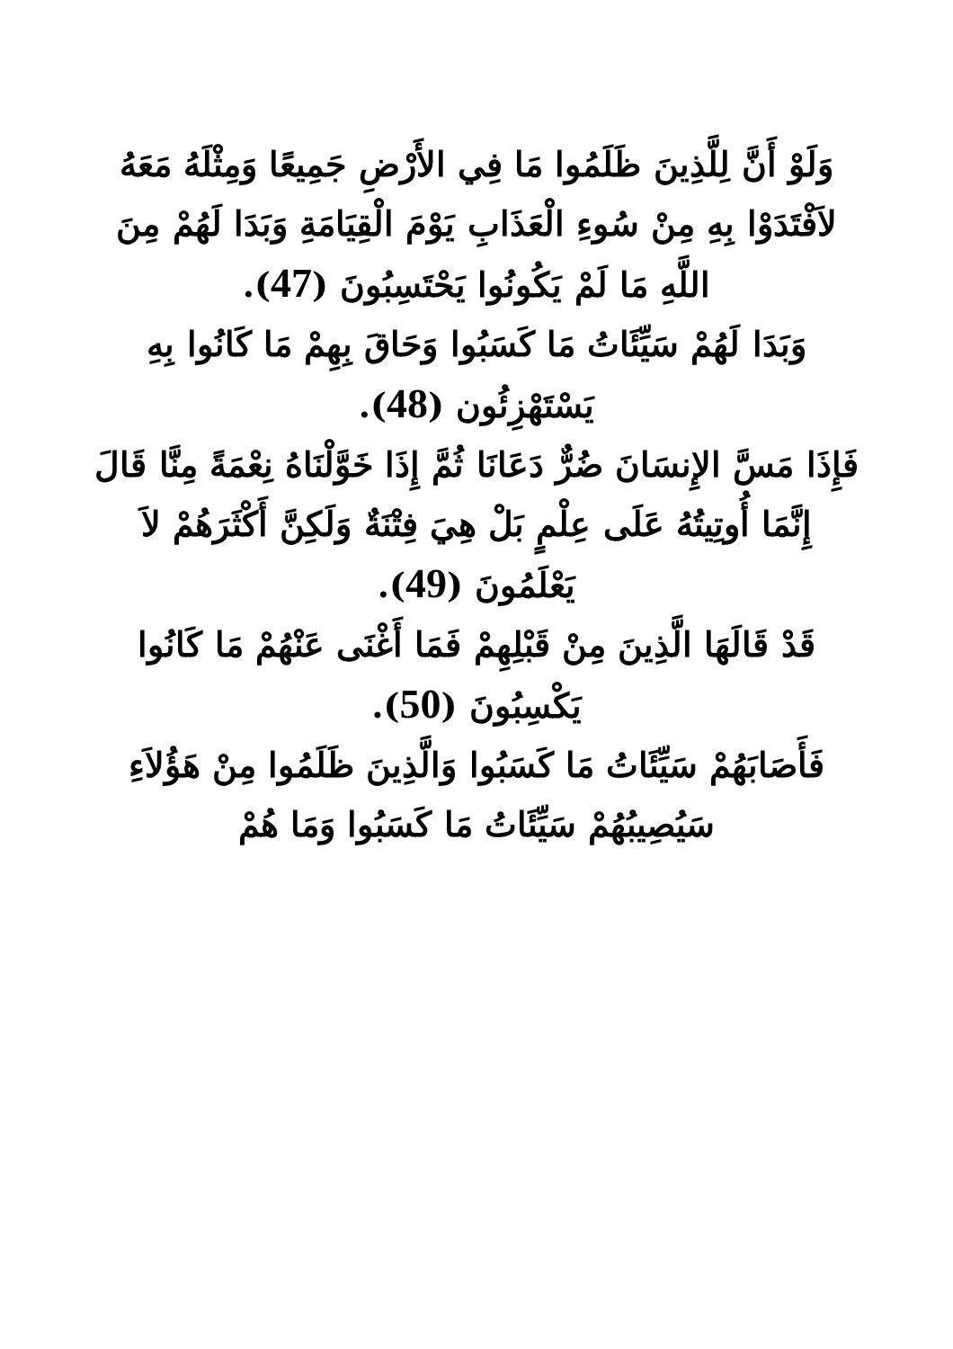وَلَوْ أَنَّ لِلَّذِينَ ظَلَمُوا مَا فِي الأَرْضِ جَمِيعًا وَمِثْلَهُ مَعَهُ لاَفْتَدَوْا بِهِ مِنْ سُوءِ الْعَذَابِ يَوْمَ الْقِيَامَةِ وَبَدَا لَهُمْ مِنَ اللَّهِ مَا لَمْ يَكُونُوا يَحْتَسِبُونَ (47).
وَبَدَا لَهُمْ سَيِّئَاتُ مَا كَسَبُوا وَحَاقَ بِهِمْ مَا كَانُوا بِهِ يَسْتَهْزِئُون (48).
فَإِذَا مَسَّ الإِنسَانَ ضُرٌّ دَعَانَا ثُمَّ إِذَا خَوَّلْنَاهُ نِعْمَةً مِنَّا قَالَ إِنَّمَا أُوتِيتُهُ عَلَى عِلْمٍ بَلْ هِيَ فِتْنَةٌ وَلَكِنَّ أَكْثَرَهُمْ لاَ يَعْلَمُونَ (49).
قَدْ قَالَهَا الَّذِينَ مِنْ قَبْلِهِمْ فَمَا أَغْنَى عَنْهُمْ مَا كَانُوا يَكْسِبُونَ (50).
فَأَصَابَهُمْ سَيِّئَاتُ مَا كَسَبُوا وَالَّذِينَ ظَلَمُوا مِنْ هَؤُلاَءِ سَيُصِيبُهُمْ سَيِّئَاتُ مَا كَسَبُوا وَمَا هُمْ